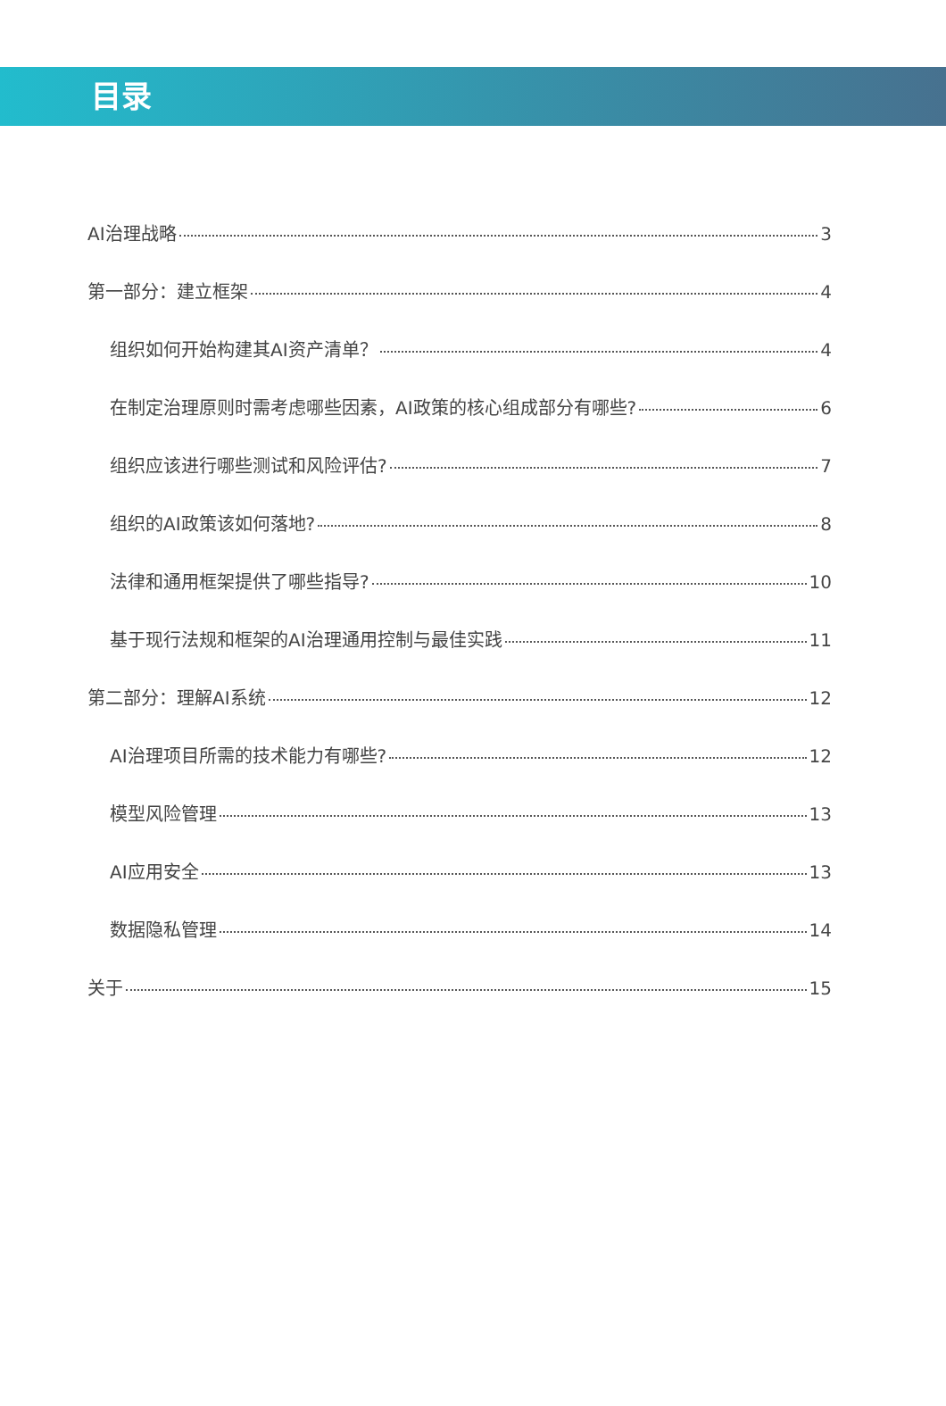目录
AI治理战略 3
第一部分：建立框架 4
组织如何开始构建其AI资产清单？ 4
在制定治理原则时需考虑哪些因素，AI政策的核心组成部分有哪些? 6
组织应该进行哪些测试和风险评估? 7
组织的AI政策该如何落地? 8
法律和通用框架提供了哪些指导? 10
基于现行法规和框架的AI治理通用控制与最佳实践 11
第二部分：理解AI系统 12
AI治理项目所需的技术能力有哪些? 12
模型风险管理 13
AI应用安全 13
数据隐私管理 14
关于 15